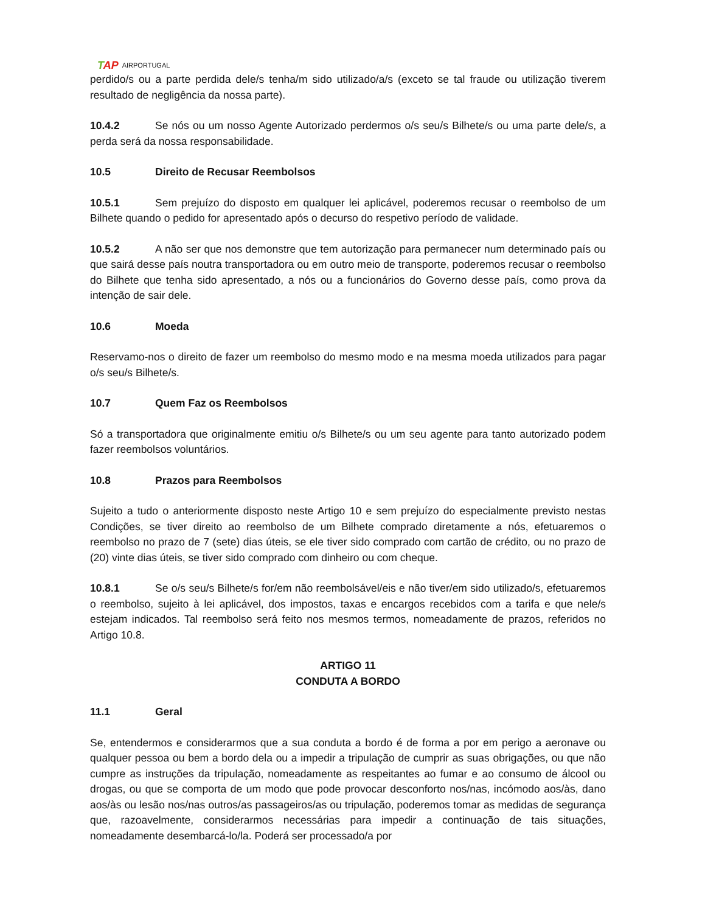TAP AIRPORTUGAL
perdido/s ou a parte perdida dele/s tenha/m sido utilizado/a/s (exceto se tal fraude ou utilização tiverem resultado de negligência da nossa parte).
10.4.2 Se nós ou um nosso Agente Autorizado perdermos o/s seu/s Bilhete/s ou uma parte dele/s, a perda será da nossa responsabilidade.
10.5 Direito de Recusar Reembolsos
10.5.1 Sem prejuízo do disposto em qualquer lei aplicável, poderemos recusar o reembolso de um Bilhete quando o pedido for apresentado após o decurso do respetivo período de validade.
10.5.2 A não ser que nos demonstre que tem autorização para permanecer num determinado país ou que sairá desse país noutra transportadora ou em outro meio de transporte, poderemos recusar o reembolso do Bilhete que tenha sido apresentado, a nós ou a funcionários do Governo desse país, como prova da intenção de sair dele.
10.6 Moeda
Reservamo-nos o direito de fazer um reembolso do mesmo modo e na mesma moeda utilizados para pagar o/s seu/s Bilhete/s.
10.7 Quem Faz os Reembolsos
Só a transportadora que originalmente emitiu o/s Bilhete/s ou um seu agente para tanto autorizado podem fazer reembolsos voluntários.
10.8 Prazos para Reembolsos
Sujeito a tudo o anteriormente disposto neste Artigo 10 e sem prejuízo do especialmente previsto nestas Condições, se tiver direito ao reembolso de um Bilhete comprado diretamente a nós, efetuaremos o reembolso no prazo de 7 (sete) dias úteis, se ele tiver sido comprado com cartão de crédito, ou no prazo de (20) vinte dias úteis, se tiver sido comprado com dinheiro ou com cheque.
10.8.1 Se o/s seu/s Bilhete/s for/em não reembolsável/eis e não tiver/em sido utilizado/s, efetuaremos o reembolso, sujeito à lei aplicável, dos impostos, taxas e encargos recebidos com a tarifa e que nele/s estejam indicados. Tal reembolso será feito nos mesmos termos, nomeadamente de prazos, referidos no Artigo 10.8.
ARTIGO 11
CONDUTA A BORDO
11.1 Geral
Se, entendermos e considerarmos que a sua conduta a bordo é de forma a por em perigo a aeronave ou qualquer pessoa ou bem a bordo dela ou a impedir a tripulação de cumprir as suas obrigações, ou que não cumpre as instruções da tripulação, nomeadamente as respeitantes ao fumar e ao consumo de álcool ou drogas, ou que se comporta de um modo que pode provocar desconforto nos/nas, incómodo aos/às, dano aos/às ou lesão nos/nas outros/as passageiros/as ou tripulação, poderemos tomar as medidas de segurança que, razoavelmente, considerarmos necessárias para impedir a continuação de tais situações, nomeadamente desembarcá-lo/la. Poderá ser processado/a por